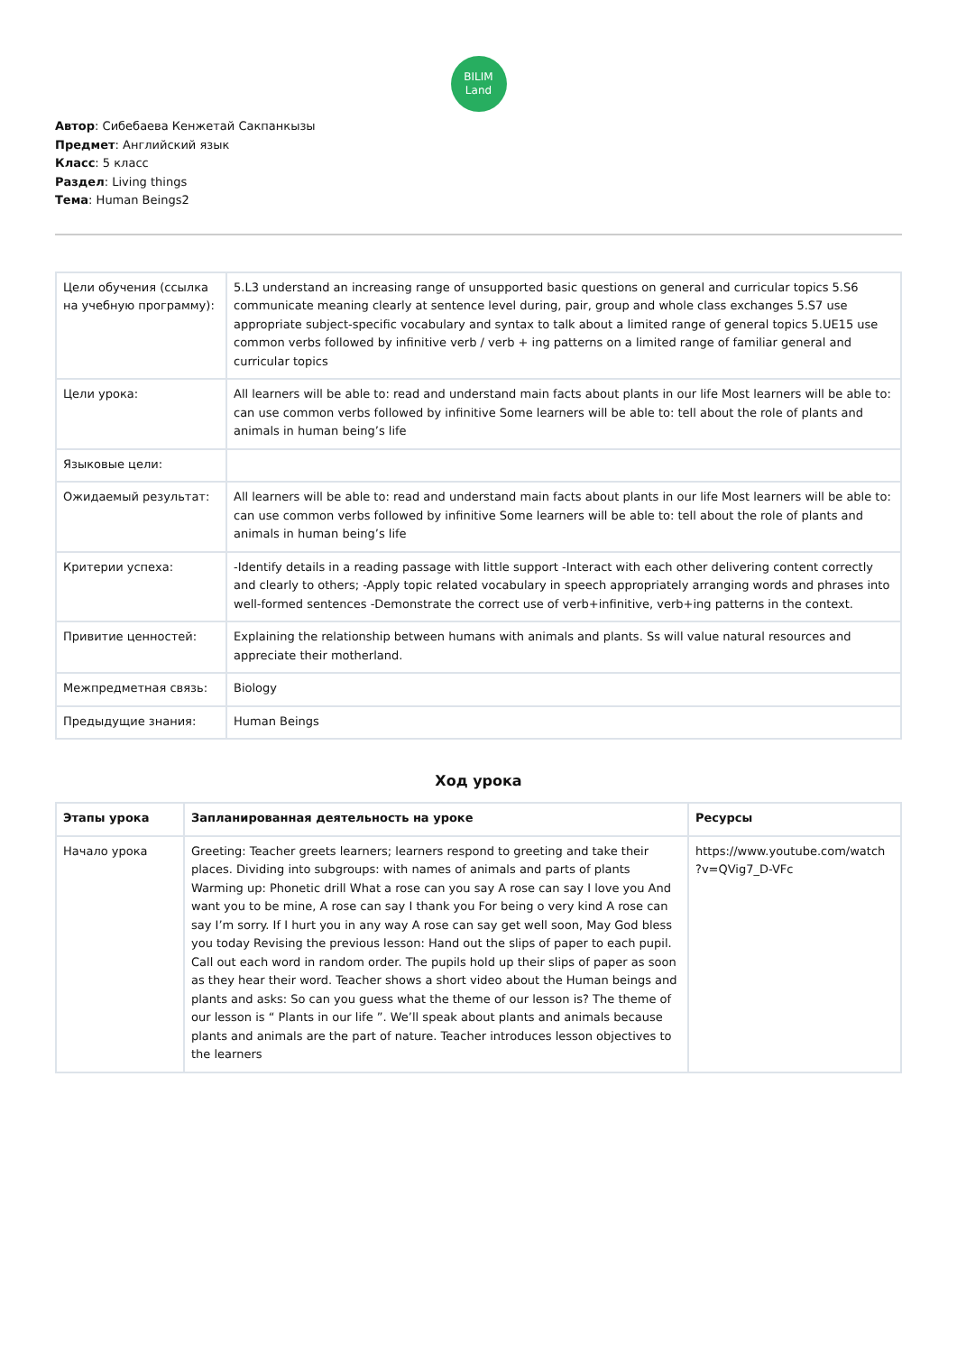BILIM
Land
Автор: Сибебаева Кенжетай Сакпанкызы
Предмет: Английский язык
Класс: 5 класс
Раздел: Living things
Тема: Human Beings2
| Цели обучения (ссылка на учебную программу): | 5.L3 understand an increasing range of unsupported basic questions on general and curricular topics 5.S6 communicate meaning clearly at sentence level during, pair, group and whole class exchanges 5.S7 use appropriate subject-specific vocabulary and syntax to talk about a limited range of general topics 5.UE15 use common verbs followed by infinitive verb / verb + ing patterns on a limited range of familiar general and curricular topics |
| Цели урока: | All learners will be able to: read and understand main facts about plants in our life Most learners will be able to: can use common verbs followed by infinitive Some learners will be able to: tell about the role of plants and animals in human being’s life |
| Языковые цели: | |
| Ожидаемый результат: | All learners will be able to: read and understand main facts about plants in our life Most learners will be able to: can use common verbs followed by infinitive Some learners will be able to: tell about the role of plants and animals in human being’s life |
| Критерии успеха: | -Identify details in a reading passage with little support -Interact with each other delivering content correctly and clearly to others; -Apply topic related vocabulary in speech appropriately arranging words and phrases into well-formed sentences -Demonstrate the correct use of verb+infinitive, verb+ing patterns in the context. |
| Привитие ценностей: | Explaining the relationship between humans with animals and plants. Ss will value natural resources and appreciate their motherland. |
| Межпредметная связь: | Biology |
| Предыдущие знания: | Human Beings |
Ход урока
| Этапы урока | Запланированная деятельность на уроке | Ресурсы |
| --- | --- | --- |
| Начало урока | Greeting: Teacher greets learners; learners respond to greeting and take their places. Dividing into subgroups: with names of animals and parts of plants Warming up: Phonetic drill What a rose can you say A rose can say I love you And want you to be mine, A rose can say I thank you For being o very kind A rose can say I’m sorry. If I hurt you in any way A rose can say get well soon, May God bless you today Revising the previous lesson: Hand out the slips of paper to each pupil. Call out each word in random order. The pupils hold up their slips of paper as soon as they hear their word. Teacher shows a short video about the Human beings and plants and asks: So can you guess what the theme of our lesson is? The theme of our lesson is “ Plants in our life ”. We’ll speak about plants and animals because plants and animals are the part of nature. Teacher introduces lesson objectives to the learners | https://www.youtube.com/watch ?v=QVig7_D-VFc |